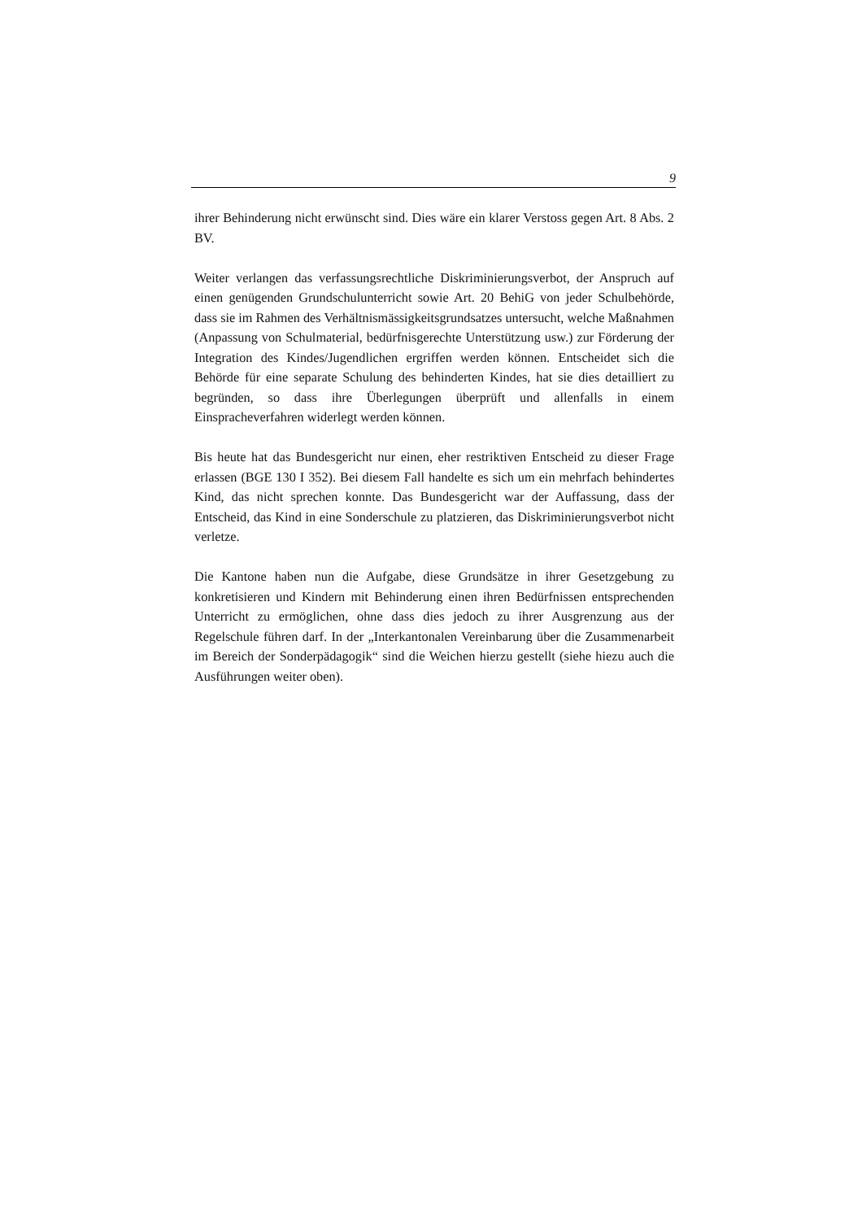9
ihrer Behinderung nicht erwünscht sind. Dies wäre ein klarer Verstoss gegen Art. 8 Abs. 2 BV.
Weiter verlangen das verfassungsrechtliche Diskriminierungsverbot, der Anspruch auf einen genügenden Grundschulunterricht sowie Art. 20 BehiG von jeder Schulbehörde, dass sie im Rahmen des Verhältnismässigkeitsgrundsatzes untersucht, welche Maßnahmen (Anpassung von Schulmaterial, bedürfnisgerechte Unterstützung usw.) zur Förderung der Integration des Kindes/Jugendlichen ergriffen werden können. Entscheidet sich die Behörde für eine separate Schulung des behinderten Kindes, hat sie dies detailliert zu begründen, so dass ihre Überlegungen überprüft und allenfalls in einem Einspracheverfahren widerlegt werden können.
Bis heute hat das Bundesgericht nur einen, eher restriktiven Entscheid zu dieser Frage erlassen (BGE 130 I 352). Bei diesem Fall handelte es sich um ein mehrfach behindertes Kind, das nicht sprechen konnte. Das Bundesgericht war der Auffassung, dass der Entscheid, das Kind in eine Sonderschule zu platzieren, das Diskriminierungsverbot nicht verletze.
Die Kantone haben nun die Aufgabe, diese Grundsätze in ihrer Gesetzgebung zu konkretisieren und Kindern mit Behinderung einen ihren Bedürfnissen entsprechenden Unterricht zu ermöglichen, ohne dass dies jedoch zu ihrer Ausgrenzung aus der Regelschule führen darf. In der „Interkantonalen Vereinbarung über die Zusammenarbeit im Bereich der Sonderpädagogik“ sind die Weichen hierzu gestellt (siehe hiezu auch die Ausführungen weiter oben).